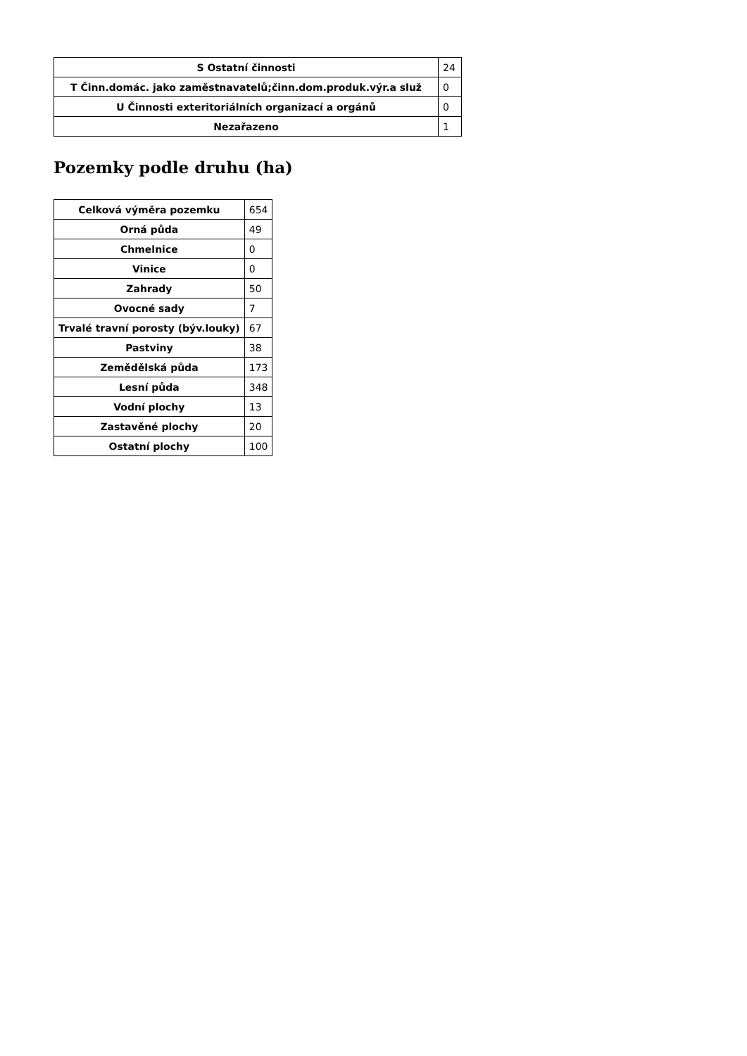| S Ostatní činnosti | 24 |
| T Činn.domác. jako zaměstnavatelů;činn.dom.produk.výr.a služ | 0 |
| U Činnosti exteritoriálních organizací a orgánů | 0 |
| Nezařazeno | 1 |
Pozemky podle druhu (ha)
| Celková výměra pozemku | 654 |
| Orná půda | 49 |
| Chmelnice | 0 |
| Vinice | 0 |
| Zahrady | 50 |
| Ovocné sady | 7 |
| Trvalé travní porosty (býv.louky) | 67 |
| Pastviny | 38 |
| Zemědělská půda | 173 |
| Lesní půda | 348 |
| Vodní plochy | 13 |
| Zastavěné plochy | 20 |
| Ostatní plochy | 100 |